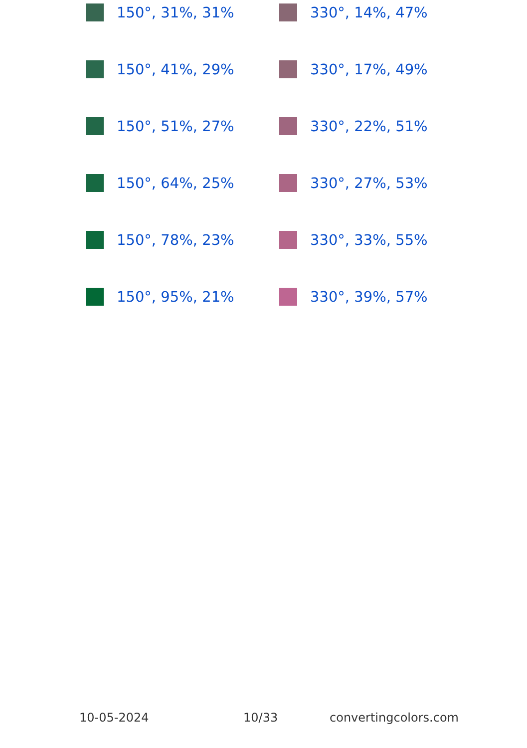150°, 31%, 31% 330°, 14%, 47%
150°, 41%, 29% 330°, 17%, 49%
150°, 51%, 27% 330°, 22%, 51%
150°, 64%, 25% 330°, 27%, 53%
150°, 78%, 23% 330°, 33%, 55%
150°, 95%, 21% 330°, 39%, 57%
10-05-2024 10/33 convertingcolors.com